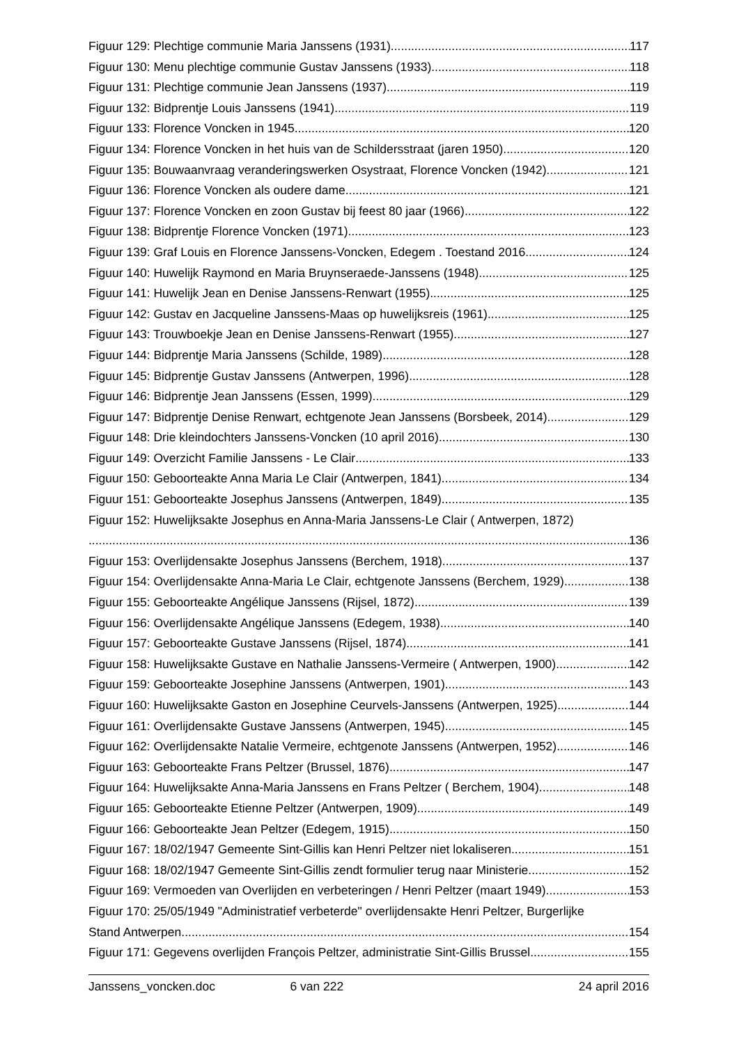Figuur 129: Plechtige communie Maria Janssens (1931) 117
Figuur 130: Menu plechtige communie Gustav Janssens (1933) 118
Figuur 131: Plechtige communie Jean Janssens (1937) 119
Figuur 132: Bidprentje Louis Janssens (1941) 119
Figuur 133: Florence Voncken in 1945 120
Figuur 134: Florence Voncken in het huis van de Schildersstraat (jaren 1950) 120
Figuur 135: Bouwaanvraag veranderingswerken Osystraat, Florence Voncken (1942) 121
Figuur 136: Florence Voncken als oudere dame. 121
Figuur 137: Florence Voncken en zoon Gustav bij feest 80 jaar (1966) 122
Figuur 138: Bidprentje Florence Voncken (1971) 123
Figuur 139: Graf Louis en Florence Janssens-Voncken, Edegem . Toestand 2016 124
Figuur 140: Huwelijk Raymond en Maria Bruynseraede-Janssens (1948) 125
Figuur 141: Huwelijk Jean en Denise Janssens-Renwart (1955) 125
Figuur 142: Gustav en Jacqueline Janssens-Maas op huwelijksreis (1961) 125
Figuur 143: Trouwboekje Jean en Denise Janssens-Renwart (1955) 127
Figuur 144: Bidprentje Maria Janssens (Schilde, 1989) 128
Figuur 145: Bidprentje Gustav Janssens (Antwerpen, 1996) 128
Figuur 146: Bidprentje Jean Janssens (Essen, 1999) 129
Figuur 147: Bidprentje Denise Renwart, echtgenote Jean Janssens (Borsbeek, 2014) 129
Figuur 148: Drie kleindochters Janssens-Voncken (10 april 2016) 130
Figuur 149: Overzicht Familie Janssens - Le Clair 133
Figuur 150: Geboorteakte Anna Maria Le Clair (Antwerpen, 1841) 134
Figuur 151: Geboorteakte Josephus Janssens (Antwerpen, 1849) 135
Figuur 152: Huwelijksakte Josephus en Anna-Maria Janssens-Le Clair ( Antwerpen, 1872)
136
Figuur 153: Overlijdensakte Josephus Janssens (Berchem, 1918) 137
Figuur 154: Overlijdensakte Anna-Maria Le Clair, echtgenote Janssens (Berchem, 1929) 138
Figuur 155: Geboorteakte Angélique Janssens (Rijsel, 1872) 139
Figuur 156: Overlijdensakte Angélique Janssens (Edegem, 1938) 140
Figuur 157: Geboorteakte Gustave Janssens (Rijsel, 1874) 141
Figuur 158: Huwelijksakte Gustave en Nathalie Janssens-Vermeire ( Antwerpen, 1900) 142
Figuur 159: Geboorteakte Josephine Janssens (Antwerpen, 1901) 143
Figuur 160: Huwelijksakte Gaston en Josephine Ceurvels-Janssens (Antwerpen, 1925) 144
Figuur 161: Overlijdensakte Gustave Janssens (Antwerpen, 1945) 145
Figuur 162: Overlijdensakte Natalie Vermeire, echtgenote Janssens (Antwerpen, 1952) 146
Figuur 163: Geboorteakte Frans Peltzer (Brussel, 1876) 147
Figuur 164: Huwelijksakte Anna-Maria Janssens en Frans Peltzer ( Berchem, 1904) 148
Figuur 165: Geboorteakte Etienne Peltzer (Antwerpen, 1909) 149
Figuur 166: Geboorteakte Jean Peltzer (Edegem, 1915) 150
Figuur 167: 18/02/1947 Gemeente Sint-Gillis kan Henri Peltzer niet lokaliseren 151
Figuur 168: 18/02/1947 Gemeente Sint-Gillis zendt formulier terug naar Ministerie 152
Figuur 169: Vermoeden van Overlijden en verbeteringen / Henri Peltzer (maart 1949) 153
Figuur 170: 25/05/1949 "Administratief verbeterde" overlijdensakte Henri Peltzer, Burgerlijke
Stand Antwerpen 154
Figuur 171: Gegevens overlijden François Peltzer, administratie Sint-Gillis Brussel 155
Janssens_voncken.doc 6 van 222 24 april 2016